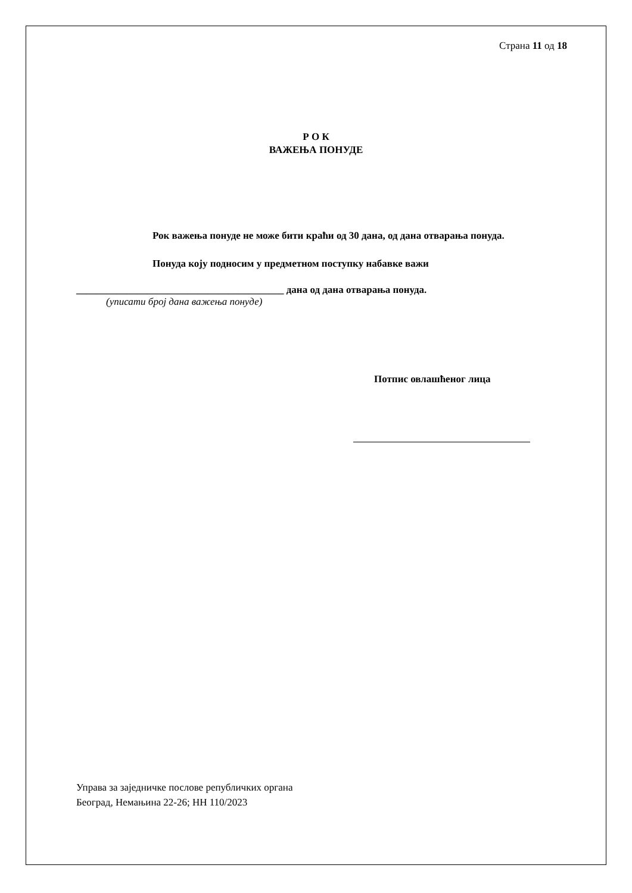Страна 11 од 18
Р О К
ВАЖЕЊА ПОНУДЕ
Рок важења понуде не може бити краћи од 30 дана, од дана отварања понуда.
Понуда коју подносим у предметном поступку набавке важи
_________________________________________ дана од дана отварања понуда.
(уписати број дана важења понуде)
Потпис овлашћеног лица
Управа за заједничке послове републичких органа
Београд, Немањина 22-26; НН 110/2023